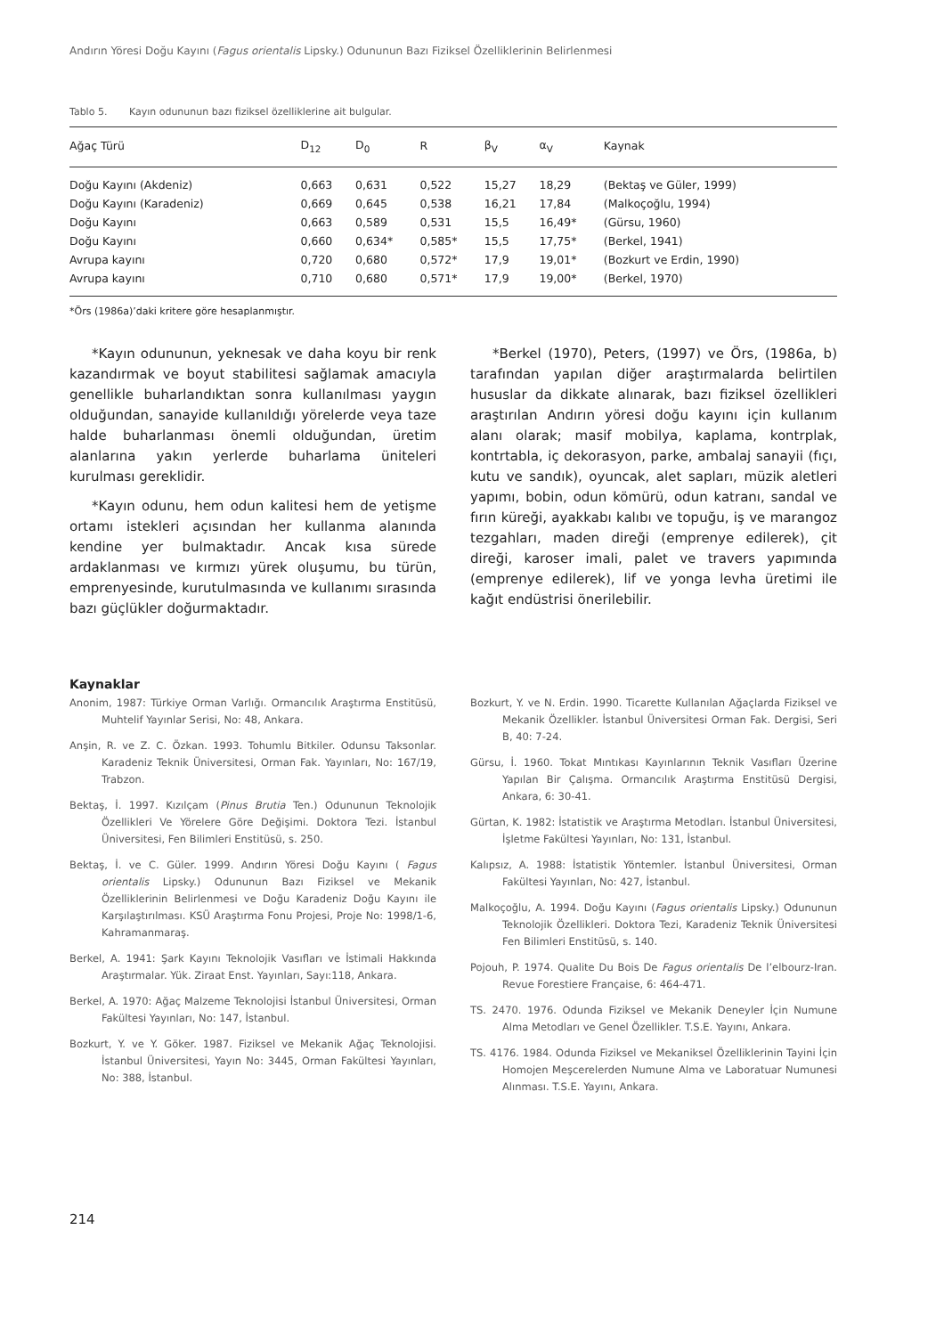Andırın Yöresi Doğu Kayını (Fagus orientalis Lipsky.) Odununun Bazı Fiziksel Özelliklerinin Belirlenmesi
Tablo 5. Kayın odununun bazı fiziksel özelliklerine ait bulgular.
| Ağaç Türü | D<sub>12</sub> | D<sub>0</sub> | R | β<sub>V</sub> | α<sub>V</sub> | Kaynak |
| --- | --- | --- | --- | --- | --- | --- |
| Doğu Kayını (Akdeniz) | 0,663 | 0,631 | 0,522 | 15,27 | 18,29 | (Bektaş ve Güler, 1999) |
| Doğu Kayını (Karadeniz) | 0,669 | 0,645 | 0,538 | 16,21 | 17,84 | (Malkoçoğlu, 1994) |
| Doğu Kayını | 0,663 | 0,589 | 0,531 | 15,5 | 16,49* | (Gürsu, 1960) |
| Doğu Kayını | 0,660 | 0,634* | 0,585* | 15,5 | 17,75* | (Berkel, 1941) |
| Avrupa kayını | 0,720 | 0,680 | 0,572* | 17,9 | 19,01* | (Bozkurt ve Erdin, 1990) |
| Avrupa kayını | 0,710 | 0,680 | 0,571* | 17,9 | 19,00* | (Berkel, 1970) |
*Örs (1986a)’daki kritere göre hesaplanmıştır.
*Kayın odununun, yeknesak ve daha koyu bir renk kazandırmak ve boyut stabilitesi sağlamak amacıyla genellikle buharlandıktan sonra kullanılması yaygın olduğundan, sanayide kullanıldığı yörelerde veya taze halde buharlanması önemli olduğundan, üretim alanlarına yakın yerlerde buharlama üniteleri kurulması gereklidir.
*Kayın odunu, hem odun kalitesi hem de yetişme ortamı istekleri açısından her kullanma alanında kendine yer bulmaktadır. Ancak kısa sürede ardaklanması ve kırmızı yürek oluşumu, bu türün, emprenyesinde, kurutulmasında ve kullanımı sırasında bazı güçlükler doğurmaktadır.
*Berkel (1970), Peters, (1997) ve Örs, (1986a, b) tarafından yapılan diğer araştırmalarda belirtilen hususlar da dikkate alınarak, bazı fiziksel özellikleri araştırılan Andırın yöresi doğu kayını için kullanım alanı olarak; masif mobilya, kaplama, kontrplak, kontrtabla, iç dekorasyon, parke, ambalaj sanayii (fıçı, kutu ve sandık), oyuncak, alet sapları, müzik aletleri yapımı, bobin, odun kömürü, odun katranı, sandal ve fırın küreği, ayakkabı kalıbı ve topuğu, iş ve marangoz tezgahları, maden direği (emprenye edilerek), çit direği, karoser imali, palet ve travers yapımında (emprenye edilerek), lif ve yonga levha üretimi ile kağıt endüstrisi önerilebilir.
Kaynaklar
Anonim, 1987: Türkiye Orman Varlığı. Ormancılık Araştırma Enstitüsü, Muhtelif Yayınlar Serisi, No: 48, Ankara.
Anşin, R. ve Z. C. Özkan. 1993. Tohumlu Bitkiler. Odunsu Taksonlar. Karadeniz Teknik Üniversitesi, Orman Fak. Yayınları, No: 167/19, Trabzon.
Bektaş, İ. 1997. Kızılçam (Pinus Brutia Ten.) Odununun Teknolojik Özellikleri Ve Yörelere Göre Değişimi. Doktora Tezi. İstanbul Üniversitesi, Fen Bilimleri Enstitüsü, s. 250.
Bektaş, İ. ve C. Güler. 1999. Andırın Yöresi Doğu Kayını ( Fagus orientalis Lipsky.) Odununun Bazı Fiziksel ve Mekanik Özelliklerinin Belirlenmesi ve Doğu Karadeniz Doğu Kayını ile Karşılaştırılması. KSÜ Araştırma Fonu Projesi, Proje No: 1998/1-6, Kahramanmaraş.
Berkel, A. 1941: Şark Kayını Teknolojik Vasıfları ve İstimali Hakkında Araştırmalar. Yük. Ziraat Enst. Yayınları, Sayı:118, Ankara.
Berkel, A. 1970: Ağaç Malzeme Teknolojisi İstanbul Üniversitesi, Orman Fakültesi Yayınları, No: 147, İstanbul.
Bozkurt, Y. ve Y. Göker. 1987. Fiziksel ve Mekanik Ağaç Teknolojisi. İstanbul Üniversitesi, Yayın No: 3445, Orman Fakültesi Yayınları, No: 388, İstanbul.
Bozkurt, Y. ve N. Erdin. 1990. Ticarette Kullanılan Ağaçlarda Fiziksel ve Mekanik Özellikler. İstanbul Üniversitesi Orman Fak. Dergisi, Seri B, 40: 7-24.
Gürsu, İ. 1960. Tokat Mıntıkası Kayınlarının Teknik Vasıfları Üzerine Yapılan Bir Çalışma. Ormancılık Araştırma Enstitüsü Dergisi, Ankara, 6: 30-41.
Gürtan, K. 1982: İstatistik ve Araştırma Metodları. İstanbul Üniversitesi, İşletme Fakültesi Yayınları, No: 131, İstanbul.
Kalıpsız, A. 1988: İstatistik Yöntemler. İstanbul Üniversitesi, Orman Fakültesi Yayınları, No: 427, İstanbul.
Malkoçoğlu, A. 1994. Doğu Kayını (Fagus orientalis Lipsky.) Odununun Teknolojik Özellikleri. Doktora Tezi, Karadeniz Teknik Üniversitesi Fen Bilimleri Enstitüsü, s. 140.
Pojouh, P. 1974. Qualite Du Bois De Fagus orientalis De l’elbourz-Iran. Revue Forestiere Française, 6: 464-471.
TS. 2470. 1976. Odunda Fiziksel ve Mekanik Deneyler İçin Numune Alma Metodları ve Genel Özellikler. T.S.E. Yayını, Ankara.
TS. 4176. 1984. Odunda Fiziksel ve Mekaniksel Özelliklerinin Tayini İçin Homojen Meşcerelerden Numune Alma ve Laboratuar Numunesi Alınması. T.S.E. Yayını, Ankara.
214